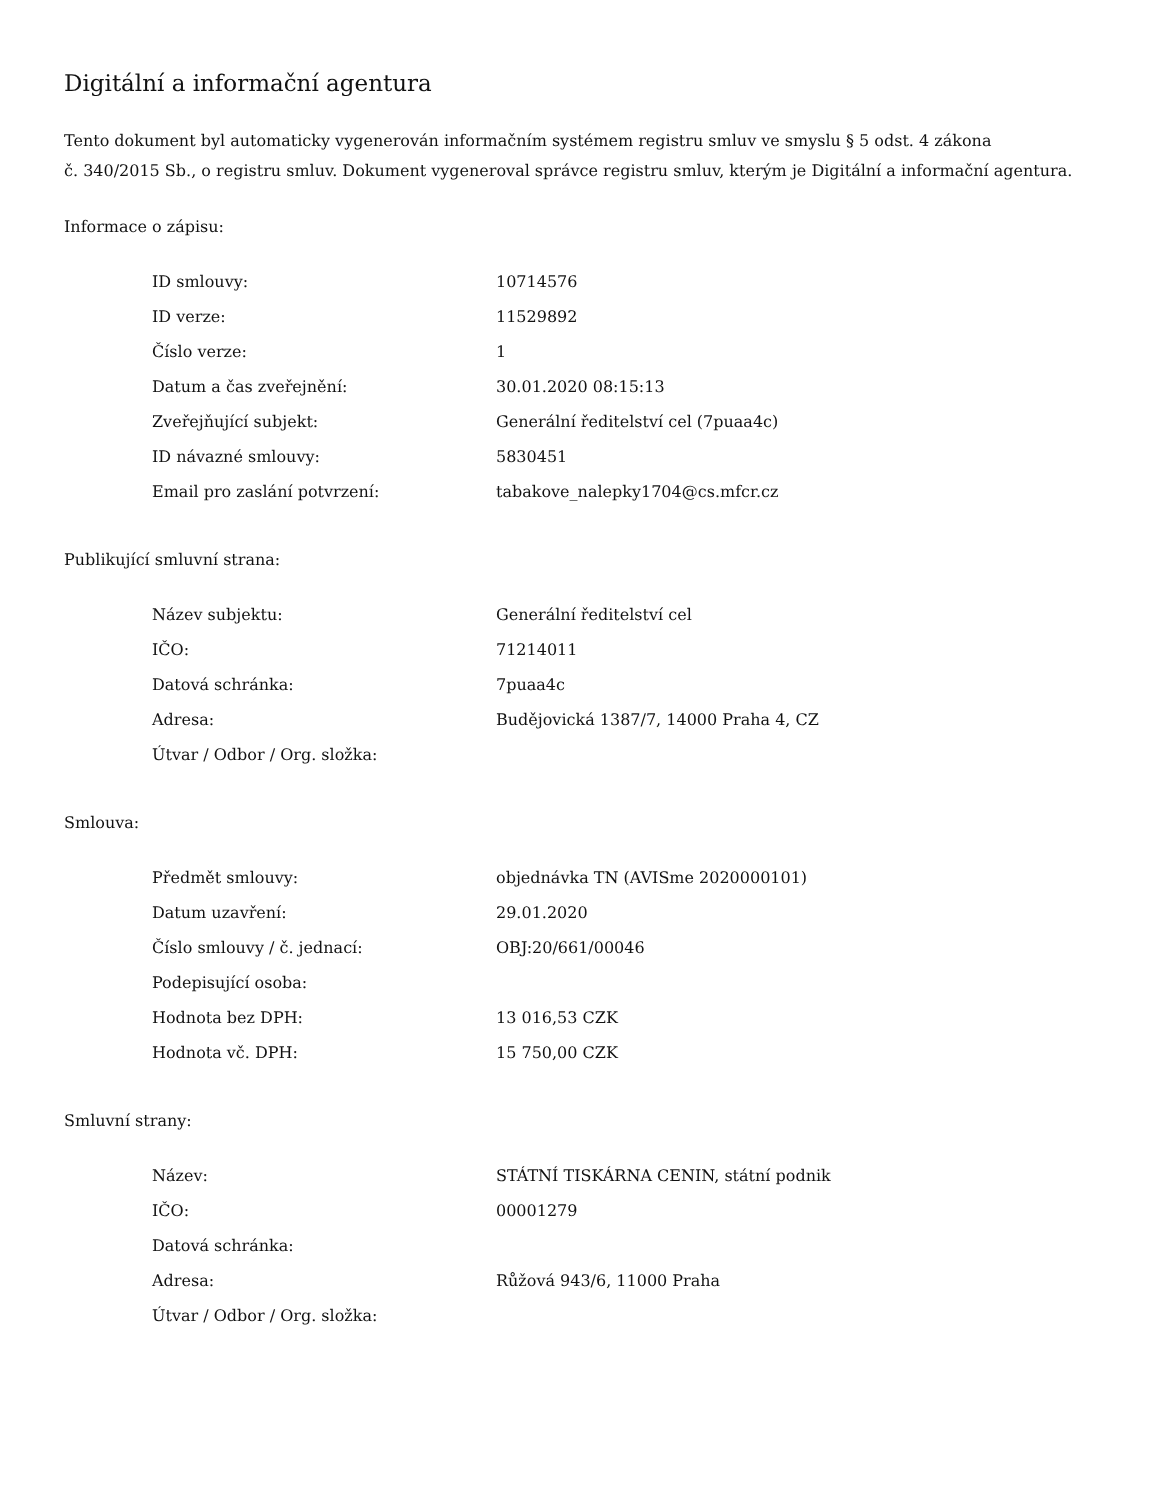Digitální a informační agentura
Tento dokument byl automaticky vygenerován informačním systémem registru smluv ve smyslu § 5 odst. 4 zákona
č. 340/2015 Sb., o registru smluv. Dokument vygeneroval správce registru smluv, kterým je Digitální a informační agentura.
Informace o zápisu:
| ID smlouvy: | 10714576 |
| ID verze: | 11529892 |
| Číslo verze: | 1 |
| Datum a čas zveřejnění: | 30.01.2020 08:15:13 |
| Zveřejňující subjekt: | Generální ředitelství cel (7puaa4c) |
| ID návazné smlouvy: | 5830451 |
| Email pro zaslání potvrzení: | tabakove_nalepky1704@cs.mfcr.cz |
Publikující smluvní strana:
| Název subjektu: | Generální ředitelství cel |
| IČO: | 71214011 |
| Datová schránka: | 7puaa4c |
| Adresa: | Budějovická 1387/7, 14000 Praha 4, CZ |
| Útvar / Odbor / Org. složka: | |
Smlouva:
| Předmět smlouvy: | objednávka TN (AVISme 2020000101) |
| Datum uzavření: | 29.01.2020 |
| Číslo smlouvy / č. jednací: | OBJ:20/661/00046 |
| Podepisující osoba: | |
| Hodnota bez DPH: | 13 016,53 CZK |
| Hodnota vč. DPH: | 15 750,00 CZK |
Smluvní strany:
| Název: | STÁTNÍ TISKÁRNA CENIN, státní podnik |
| IČO: | 00001279 |
| Datová schránka: | |
| Adresa: | Růžová 943/6, 11000 Praha |
| Útvar / Odbor / Org. složka: | |